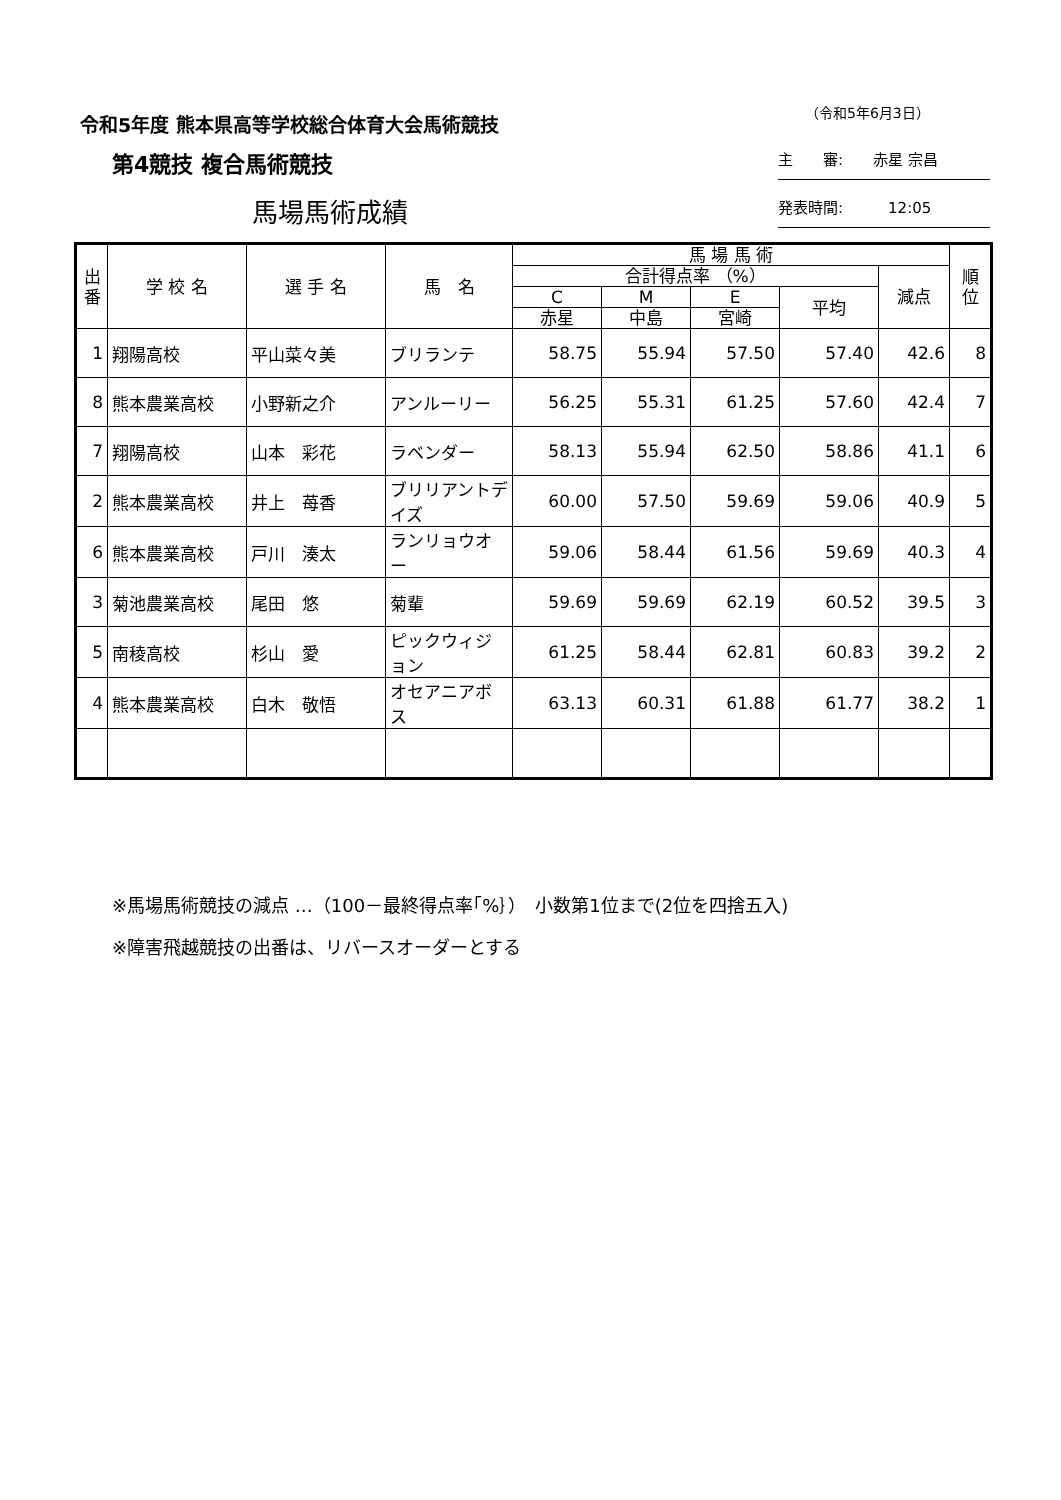令和5年度 熊本県高等学校総合体育大会馬術競技
（令和5年6月3日）
第4競技 複合馬術競技 主　　審:　　赤星 宗昌
馬場馬術成績 発表時間:　　　12:05
| 出番 | 学 校 名 | 選 手 名 | 馬 名 | 馬 場 馬 術 | | | | | 順位 |
| --- | --- | --- | --- | --- | --- | --- | --- | --- | --- |
| | | | | 合計得点率 （%） | | | | 減点 | |
| | | | | C | M | E | 平均 | | |
| | | | | 赤星 | 中島 | 宮崎 | | | |
| 1 | 翔陽高校 | 平山菜々美 | ブリランテ | 58.75 | 55.94 | 57.50 | 57.40 | 42.6 | 8 |
| 8 | 熊本農業高校 | 小野新之介 | アンルーリー | 56.25 | 55.31 | 61.25 | 57.60 | 42.4 | 7 |
| 7 | 翔陽高校 | 山本 彩花 | ラベンダー | 58.13 | 55.94 | 62.50 | 58.86 | 41.1 | 6 |
| 2 | 熊本農業高校 | 井上 苺香 | ブリリアントデイズ | 60.00 | 57.50 | 59.69 | 59.06 | 40.9 | 5 |
| 6 | 熊本農業高校 | 戸川 湊太 | ランリョウオー | 59.06 | 58.44 | 61.56 | 59.69 | 40.3 | 4 |
| 3 | 菊池農業高校 | 尾田 悠 | 菊輩 | 59.69 | 59.69 | 62.19 | 60.52 | 39.5 | 3 |
| 5 | 南稜高校 | 杉山 愛 | ピックウィジョン | 61.25 | 58.44 | 62.81 | 60.83 | 39.2 | 2 |
| 4 | 熊本農業高校 | 白木 敬悟 | オセアニアボス | 63.13 | 60.31 | 61.88 | 61.77 | 38.2 | 1 |
※馬場馬術競技の減点 …（100－最終得点率｢%｝）　小数第1位まで(2位を四捨五入)
※障害飛越競技の出番は、リバースオーダーとする